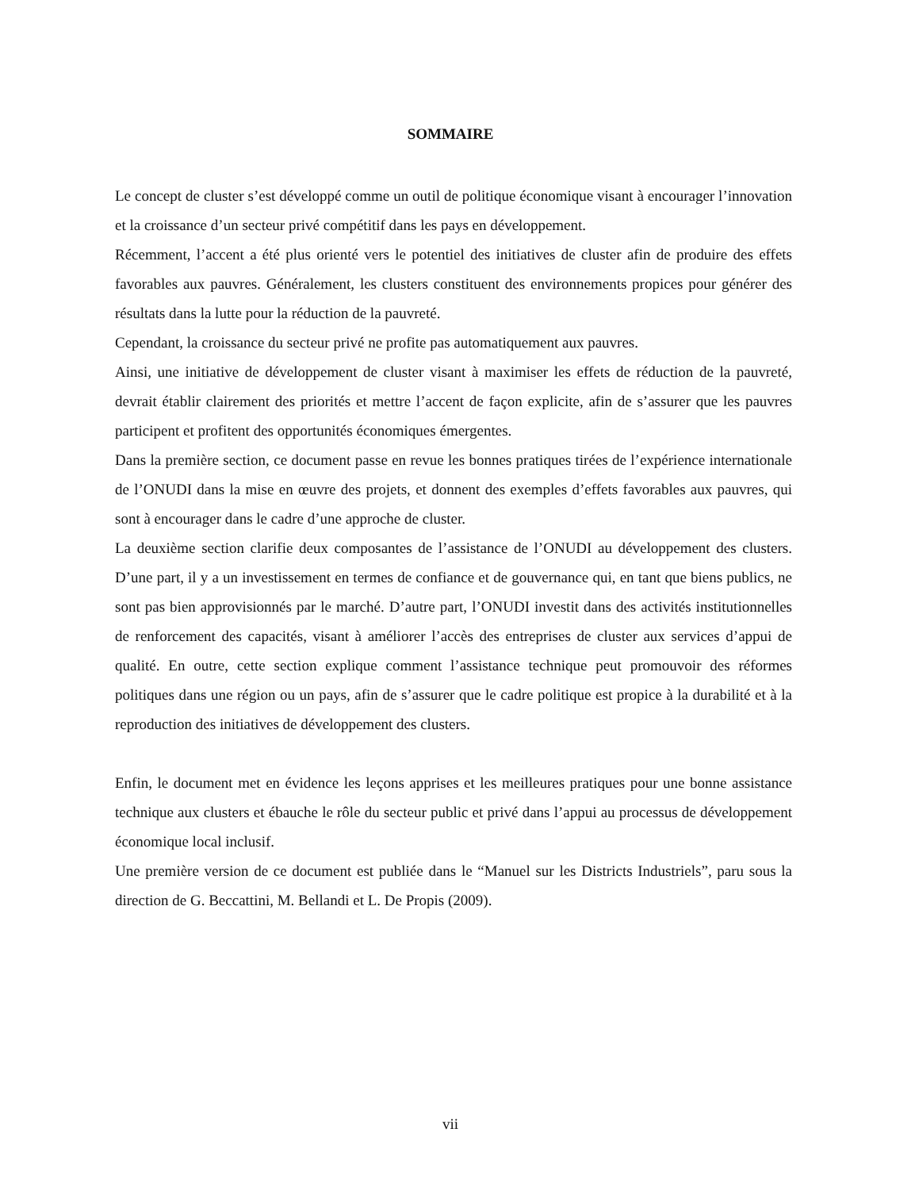SOMMAIRE
Le concept de cluster s’est développé comme un outil de politique économique visant à encourager l’innovation et la croissance d’un secteur privé compétitif dans les pays en développement.
Récemment, l’accent a été plus orienté vers le potentiel des initiatives de cluster afin de produire des effets favorables aux pauvres. Généralement, les clusters constituent des environnements propices pour générer des résultats dans la lutte pour la réduction de la pauvreté.
Cependant, la croissance du secteur privé ne profite pas automatiquement aux pauvres.
Ainsi, une initiative de développement de cluster visant à maximiser les effets de réduction de la pauvreté, devrait établir clairement des priorités et mettre l’accent de façon explicite, afin de s’assurer que les pauvres participent et profitent des opportunités économiques émergentes.
Dans la première section, ce document passe en revue les bonnes pratiques tirées de l’expérience internationale de l’ONUDI dans la mise en œuvre des projets, et donnent des exemples d’effets favorables aux pauvres, qui sont à encourager dans le cadre d’une approche de cluster.
La deuxième section clarifie deux composantes de l’assistance de l’ONUDI au développement des clusters. D’une part, il y a un investissement en termes de confiance et de gouvernance qui, en tant que biens publics, ne sont pas bien approvisionnés par le marché. D’autre part, l’ONUDI investit dans des activités institutionnelles de renforcement des capacités, visant à améliorer l’accès des entreprises de cluster aux services d’appui de qualité. En outre, cette section explique comment l’assistance technique peut promouvoir des réformes politiques dans une région ou un pays, afin de s’assurer que le cadre politique est propice à la durabilité et à la reproduction des initiatives de développement des clusters.
Enfin, le document met en évidence les leçons apprises et les meilleures pratiques pour une bonne assistance technique aux clusters et ébauche le rôle du secteur public et privé dans l’appui au processus de développement économique local inclusif.
Une première version de ce document est publiée dans le “Manuel sur les Districts Industriels”, paru sous la direction de G. Beccattini, M. Bellandi et L. De Propis (2009).
vii